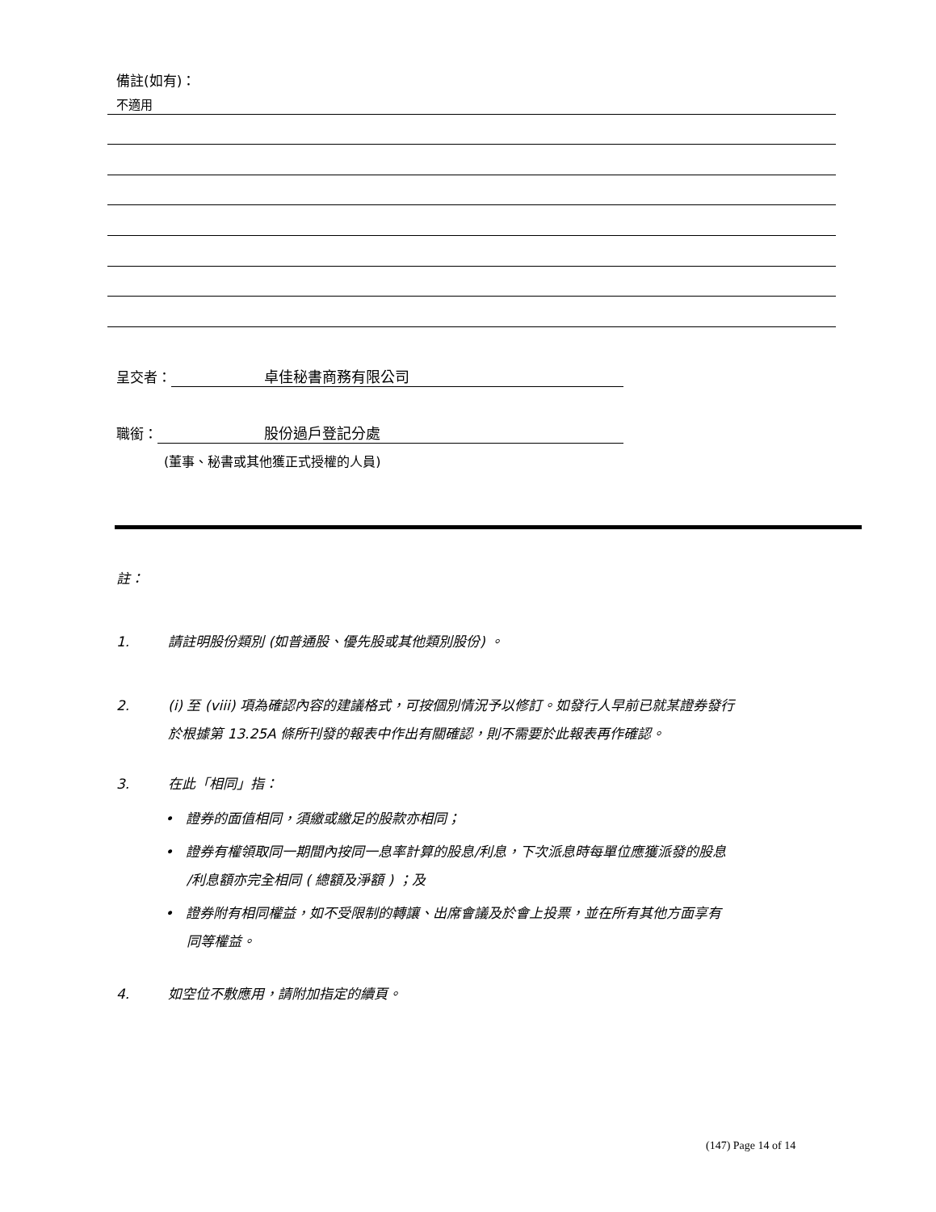備註(如有)：
不適用
呈交者： 卓佳秘書商務有限公司
職銜： 股份過戶登記分處
(董事、秘書或其他獲正式授權的人員)
註：
1. 請註明股份類別 (如普通股、優先股或其他類別股份) 。
2. (i) 至 (viii) 項為確認內容的建議格式，可按個別情況予以修訂。如發行人早前已就某證券發行
於根據第 13.25A 條所刊發的報表中作出有關確認，則不需要於此報表再作確認。
3. 在此「相同」指：
• 證券的面值相同，須繳或繳足的股款亦相同；
• 證券有權領取同一期間內按同一息率計算的股息/利息，下次派息時每單位應獲派發的股息
/利息額亦完全相同 ( 總額及淨額 ) ；及
• 證券附有相同權益，如不受限制的轉讓、出席會議及於會上投票，並在所有其他方面享有
同等權益。
4. 如空位不敷應用，請附加指定的續頁。
(147) Page 14 of 14